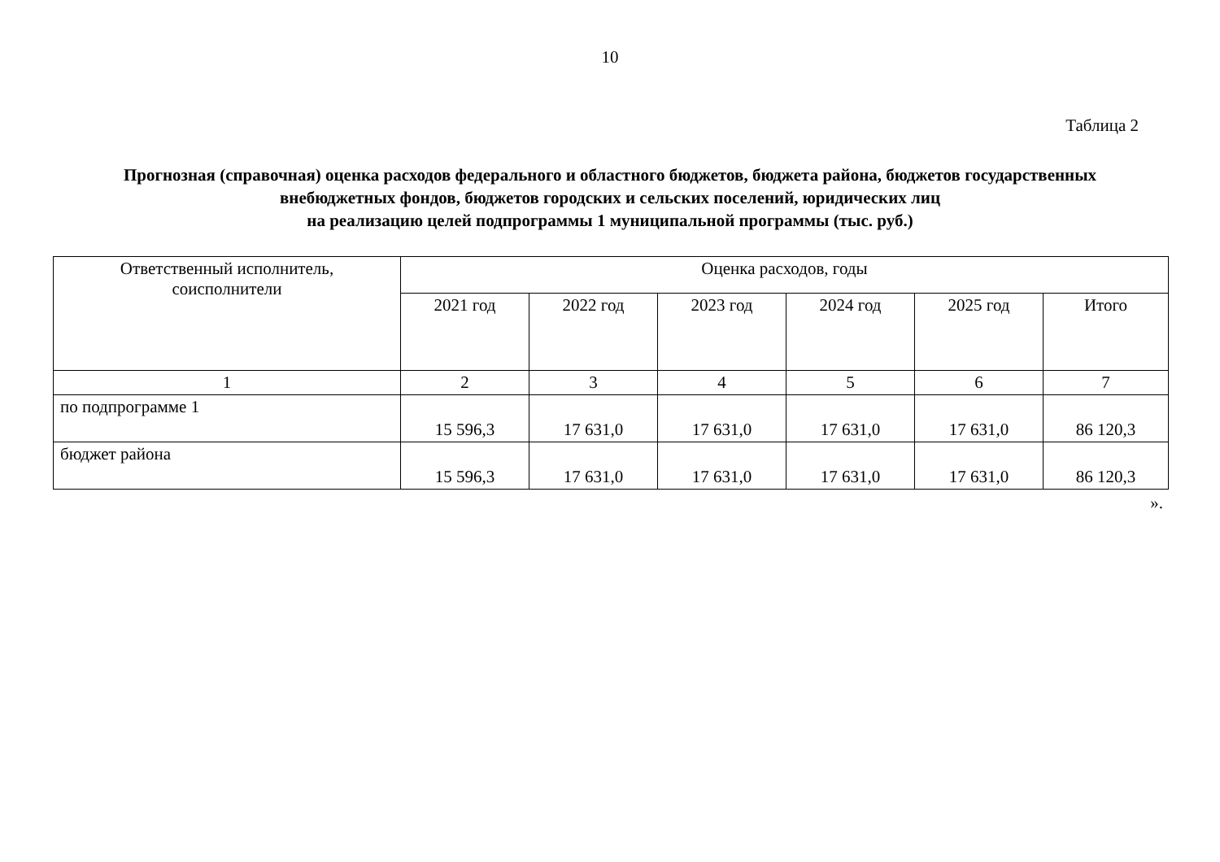10
Таблица 2
Прогнозная (справочная) оценка расходов федерального и областного бюджетов, бюджета района, бюджетов государственных внебюджетных фондов, бюджетов городских и сельских поселений, юридических лиц
на реализацию целей подпрограммы 1 муниципальной программы (тыс. руб.)
| Ответственный исполнитель, соисполнители | Оценка расходов, годы | | | | | |
| --- | --- | --- | --- | --- | --- | --- |
| | 2021 год | 2022 год | 2023 год | 2024 год | 2025 год | Итого |
| 1 | 2 | 3 | 4 | 5 | 6 | 7 |
| по подпрограмме 1 | 15 596,3 | 17 631,0 | 17 631,0 | 17 631,0 | 17 631,0 | 86 120,3 |
| бюджет района | 15 596,3 | 17 631,0 | 17 631,0 | 17 631,0 | 17 631,0 | 86 120,3 |
».